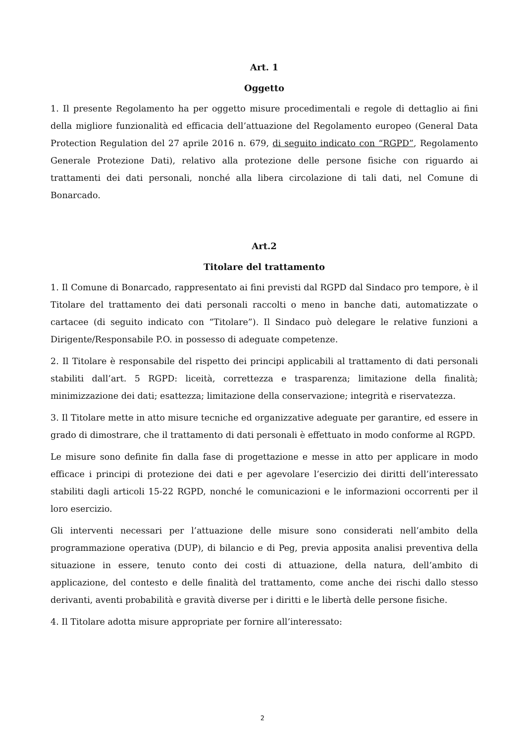Art. 1
Oggetto
1. Il presente Regolamento ha per oggetto misure procedimentali e regole di dettaglio ai fini della migliore funzionalità ed efficacia dell’attuazione del Regolamento europeo (General Data Protection Regulation del 27 aprile 2016 n. 679, di seguito indicato con “RGPD”, Regolamento Generale Protezione Dati), relativo alla protezione delle persone fisiche con riguardo ai trattamenti dei dati personali, nonché alla libera circolazione di tali dati, nel Comune di Bonarcado.
Art.2
Titolare del trattamento
1. Il Comune di Bonarcado, rappresentato ai fini previsti dal RGPD dal Sindaco pro tempore, è il Titolare del trattamento dei dati personali raccolti o meno in banche dati, automatizzate o cartacee (di seguito indicato con “Titolare”). Il Sindaco può delegare le relative funzioni a Dirigente/Responsabile P.O. in possesso di adeguate competenze.
2. Il Titolare è responsabile del rispetto dei principi applicabili al trattamento di dati personali stabiliti dall’art. 5 RGPD: liceità, correttezza e trasparenza; limitazione della finalità; minimizzazione dei dati; esattezza; limitazione della conservazione; integrità e riservatezza.
3. Il Titolare mette in atto misure tecniche ed organizzative adeguate per garantire, ed essere in grado di dimostrare, che il trattamento di dati personali è effettuato in modo conforme al RGPD.
Le misure sono definite fin dalla fase di progettazione e messe in atto per applicare in modo efficace i principi di protezione dei dati e per agevolare l’esercizio dei diritti dell’interessato stabiliti dagli articoli 15-22 RGPD, nonché le comunicazioni e le informazioni occorrenti per il loro esercizio.
Gli interventi necessari per l’attuazione delle misure sono considerati nell’ambito della programmazione operativa (DUP), di bilancio e di Peg, previa apposita analisi preventiva della situazione in essere, tenuto conto dei costi di attuazione, della natura, dell’ambito di applicazione, del contesto e delle finalità del trattamento, come anche dei rischi dallo stesso derivanti, aventi probabilità e gravità diverse per i diritti e le libertà delle persone fisiche.
4. Il Titolare adotta misure appropriate per fornire all’interessato:
2